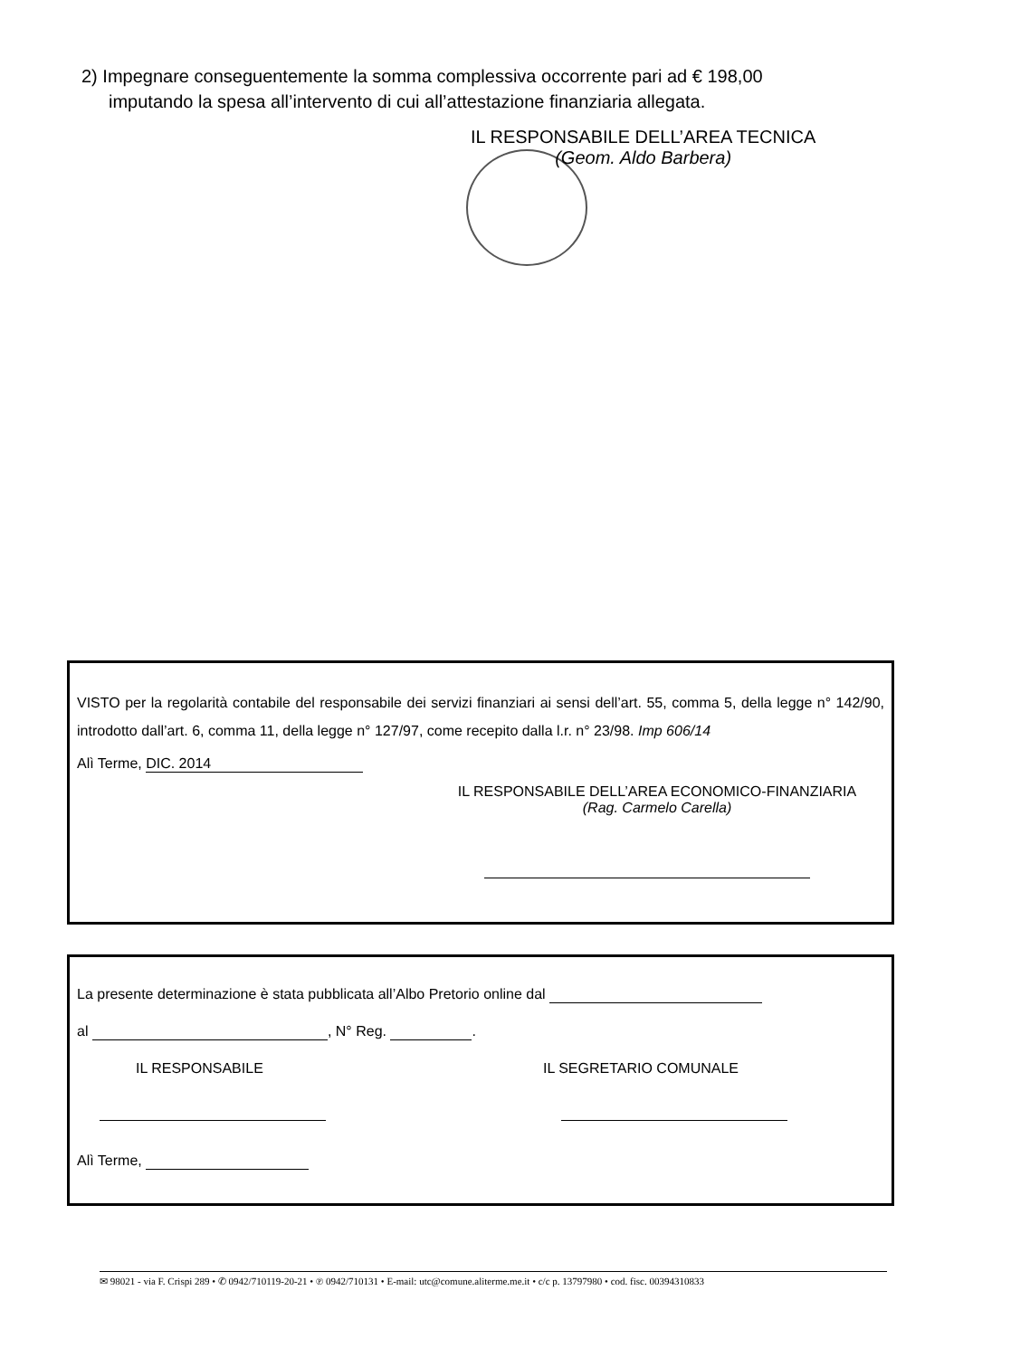2) Impegnare conseguentemente la somma complessiva occorrente pari ad € 198,00
imputando la spesa all’intervento di cui all’attestazione finanziaria allegata.
IL RESPONSABILE DELL’AREA TECNICA
(Geom. Aldo Barbera)
VISTO per la regolarità contabile del responsabile dei servizi finanziari ai sensi dell’art. 55, comma 5, della legge n° 142/90, introdotto dall’art. 6, comma 11, della legge n° 127/97, come recepito dalla l.r. n° 23/98. Imp 606/14
Alì Terme, DIC. 2014
IL RESPONSABILE DELL’AREA ECONOMICO-FINANZIARIA
(Rag. Carmelo Carella)
La presente determinazione è stata pubblicata all’Albo Pretorio online dal
al , N° Reg. .
IL RESPONSABILE IL SEGRETARIO COMUNALE
Alì Terme,
✉ 98021 - via F. Crispi 289 • ✆ 0942/710119-20-21 • ℗ 0942/710131 • E-mail: utc@comune.aliterme.me.it • c/c p. 13797980 • cod. fisc. 00394310833